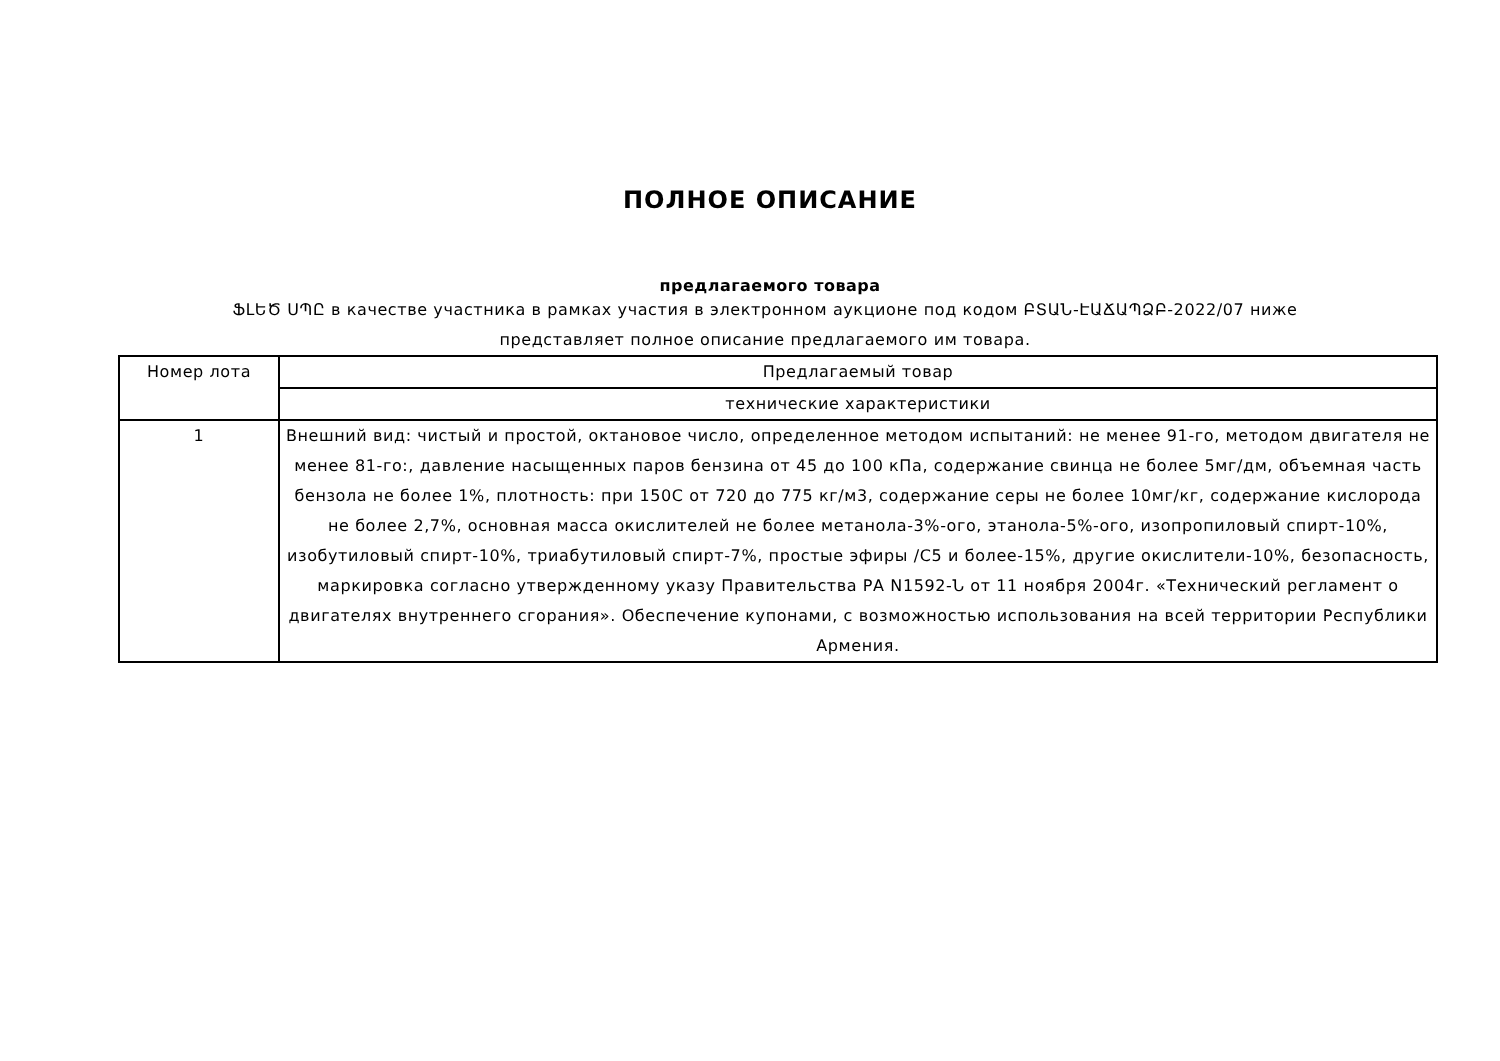ПОЛНОЕ ОПИСАНИЕ
предлагаемого товара
ՖԼԵԾ ՍՊԸ в качестве участника в рамках участия в электронном аукционе под кодом ԲՏԱՆ-ԷԱՃԱՊՁԲ-2022/07 ниже представляет полное описание предлагаемого им товара.
| Номер лота | Предлагаемый товар |
| --- | --- |
| | технические характеристики |
| 1 | Внешний вид: чистый и простой, октановое число, определенное методом испытаний: не менее 91-го, методом двигателя не менее 81-го:, давление насыщенных паров бензина от 45 до 100 кПа, содержание свинца не более 5мг/дм, объемная часть бензола не более 1%, плотность: при 150С от 720 до 775 кг/м3, содержание серы не более 10мг/кг, содержание кислорода не более 2,7%, основная масса окислителей не более метанола-3%-ого, этанола-5%-ого, изопропиловый спирт-10%, изобутиловый спирт-10%, триабутиловый спирт-7%, простые эфиры /С5 и более-15%, другие окислители-10%, безопасность, маркировка согласно утвержденному указу Правительства РА N1592-Ն от 11 ноября 2004г. «Технический регламент о двигателях внутреннего сгорания». Обеспечение купонами, с возможностью использования на всей территории Республики Армения. |